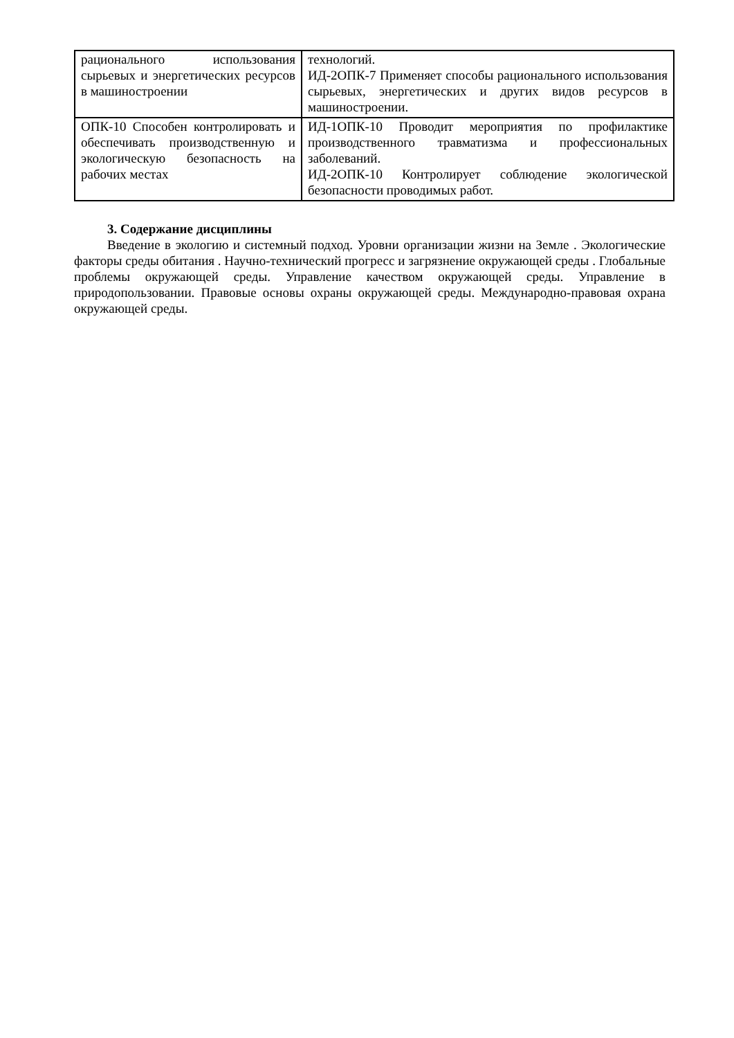| рационального использования сырьевых и энергетических ресурсов в машиностроении | технологий. ИД-2ОПК-7 Применяет способы рационального использования сырьевых, энергетических и других видов ресурсов в машиностроении. |
| ОПК-10 Способен контролировать и обеспечивать производственную и экологическую безопасность на рабочих местах | ИД-1ОПК-10 Проводит мероприятия по профилактике производственного травматизма и профессиональных заболеваний. ИД-2ОПК-10 Контролирует соблюдение экологической безопасности проводимых работ. |
3. Содержание дисциплины
Введение в экологию и системный подход. Уровни организации жизни на Земле . Экологические факторы среды обитания . Научно-технический прогресс и загрязнение окружающей среды . Глобальные проблемы окружающей среды. Управление качеством окружающей среды. Управление в природопользовании. Правовые основы охраны окружающей среды. Международно-правовая охрана окружающей среды.